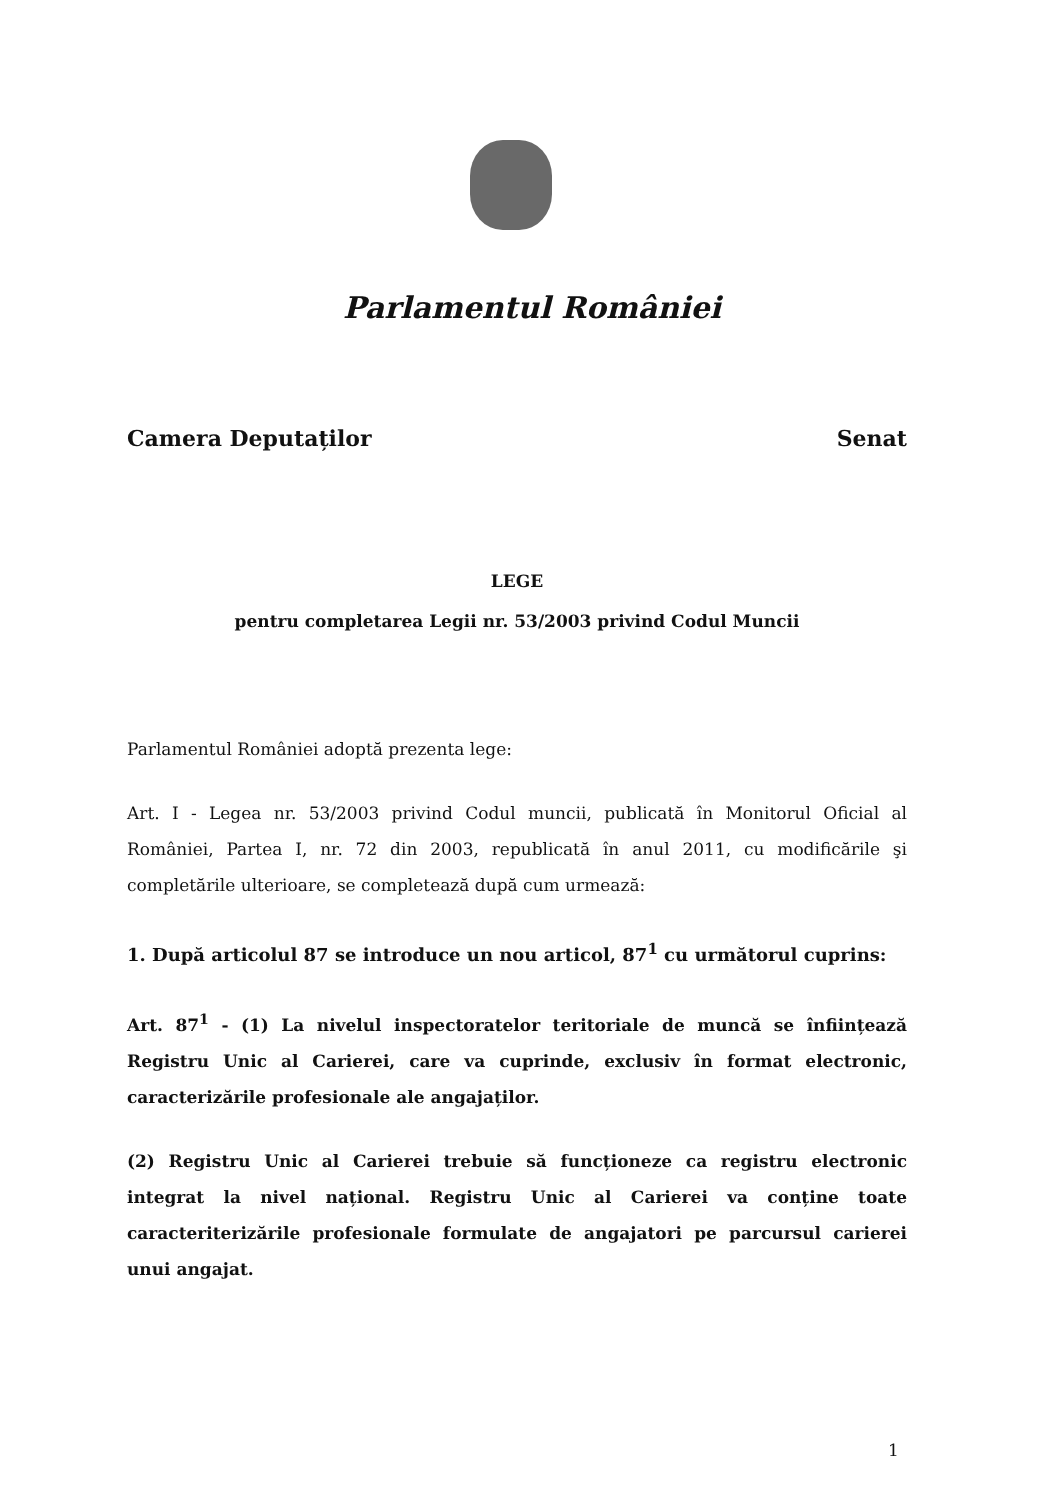Parlamentul României
Camera Deputaților Senat
LEGE
pentru completarea Legii nr. 53/2003 privind Codul Muncii
Parlamentul României adoptă prezenta lege:
Art. I - Legea nr. 53/2003 privind Codul muncii, publicată în Monitorul Oficial al României, Partea I, nr. 72 din 2003, republicată în anul 2011, cu modificările şi completările ulterioare, se completează după cum urmează:
1. După articolul 87 se introduce un nou articol, 87<sup>1</sup> cu următorul cuprins:
Art. 87<sup>1</sup> - (1) La nivelul inspectoratelor teritoriale de muncă se înființează Registru Unic al Carierei, care va cuprinde, exclusiv în format electronic, caracterizările profesionale ale angajaților.
(2) Registru Unic al Carierei trebuie să funcționeze ca registru electronic integrat la nivel național. Registru Unic al Carierei va conține toate caracteriterizările profesionale formulate de angajatori pe parcursul carierei unui angajat.
1